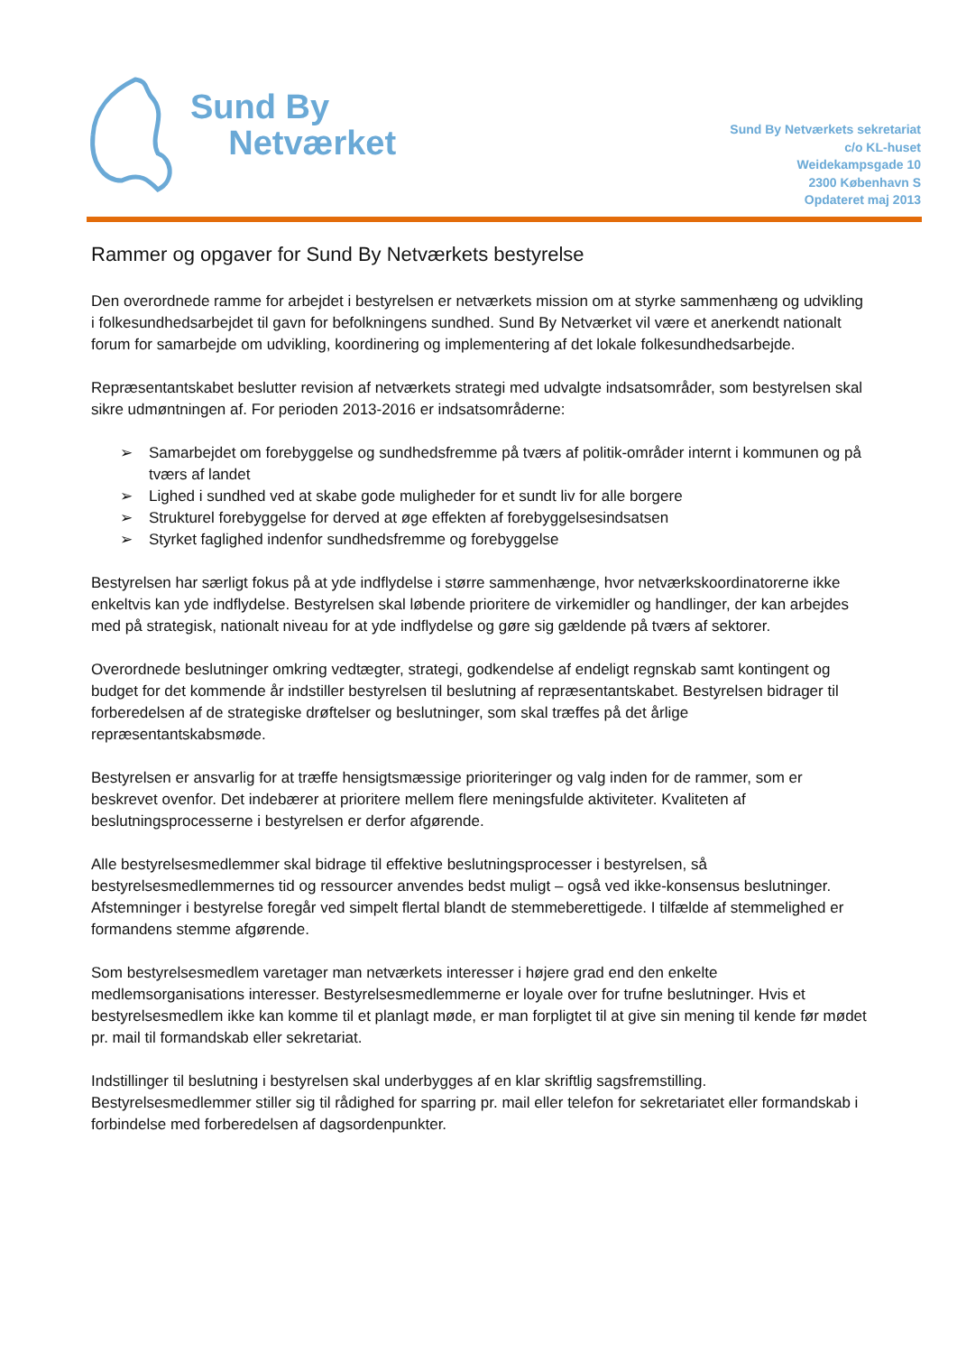Sund By
Netværket
Sund By Netværkets sekretariat
c/o KL-huset
Weidekampsgade 10
2300 København S
Opdateret maj 2013
Rammer og opgaver for Sund By Netværkets bestyrelse
Den overordnede ramme for arbejdet i bestyrelsen er netværkets mission om at styrke sammenhæng og udvikling i folkesundhedsarbejdet til gavn for befolkningens sundhed. Sund By Netværket vil være et anerkendt nationalt forum for samarbejde om udvikling, koordinering og implementering af det lokale folkesundhedsarbejde.
Repræsentantskabet beslutter revision af netværkets strategi med udvalgte indsatsområder, som bestyrelsen skal sikre udmøntningen af. For perioden 2013-2016 er indsatsområderne:
➢ Samarbejdet om forebyggelse og sundhedsfremme på tværs af politik-områder internt i kommunen og på tværs af landet
➢ Lighed i sundhed ved at skabe gode muligheder for et sundt liv for alle borgere
➢ Strukturel forebyggelse for derved at øge effekten af forebyggelsesindsatsen
➢ Styrket faglighed indenfor sundhedsfremme og forebyggelse
Bestyrelsen har særligt fokus på at yde indflydelse i større sammenhænge, hvor netværkskoordinatorerne ikke enkeltvis kan yde indflydelse. Bestyrelsen skal løbende prioritere de virkemidler og handlinger, der kan arbejdes med på strategisk, nationalt niveau for at yde indflydelse og gøre sig gældende på tværs af sektorer.
Overordnede beslutninger omkring vedtægter, strategi, godkendelse af endeligt regnskab samt kontingent og budget for det kommende år indstiller bestyrelsen til beslutning af repræsentantskabet. Bestyrelsen bidrager til forberedelsen af de strategiske drøftelser og beslutninger, som skal træffes på det årlige repræsentantskabsmøde.
Bestyrelsen er ansvarlig for at træffe hensigtsmæssige prioriteringer og valg inden for de rammer, som er beskrevet ovenfor. Det indebærer at prioritere mellem flere meningsfulde aktiviteter. Kvaliteten af beslutningsprocesserne i bestyrelsen er derfor afgørende.
Alle bestyrelsesmedlemmer skal bidrage til effektive beslutningsprocesser i bestyrelsen, så bestyrelsesmedlemmernes tid og ressourcer anvendes bedst muligt – også ved ikke-konsensus beslutninger. Afstemninger i bestyrelse foregår ved simpelt flertal blandt de stemmeberettigede. I tilfælde af stemmelighed er formandens stemme afgørende.
Som bestyrelsesmedlem varetager man netværkets interesser i højere grad end den enkelte medlemsorganisations interesser. Bestyrelsesmedlemmerne er loyale over for trufne beslutninger. Hvis et bestyrelsesmedlem ikke kan komme til et planlagt møde, er man forpligtet til at give sin mening til kende før mødet pr. mail til formandskab eller sekretariat.
Indstillinger til beslutning i bestyrelsen skal underbygges af en klar skriftlig sagsfremstilling. Bestyrelsesmedlemmer stiller sig til rådighed for sparring pr. mail eller telefon for sekretariatet eller formandskab i forbindelse med forberedelsen af dagsordenpunkter.